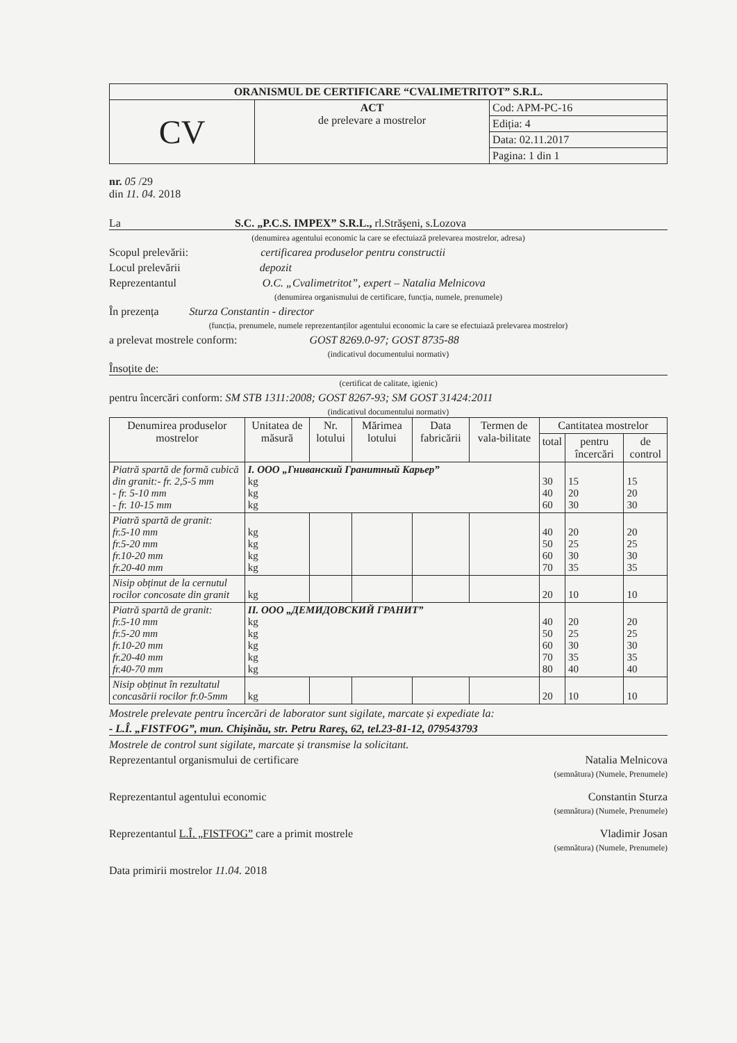| ORANISMUL DE CERTIFICARE “CVALIMETRITOT” S.R.L. | | |
| CV | ACT de prelevare a mostrelor | Cod: APM-PC-16 |
| | | Ediția: 4 |
| | | Data: 02.11.2017 |
| | | Pagina: 1 din 1 |
nr. 05 /29
din 11. 04. 2018
La S.C. „P.C.S. IMPEX” S.R.L., rl.Strășeni, s.Lozova
(denumirea agentului economic la care se efectuiază prelevarea mostrelor, adresa)
Scopul prelevării: certificarea produselor pentru constructii
Locul prelevării depozit
Reprezentantul O.C. „Cvalimetritot”, expert – Natalia Melnicova
(denumirea organismului de certificare, funcția, numele, prenumele)
În prezența Sturza Constantin - director
(funcția, prenumele, numele reprezentanților agentului economic la care se efectuiază prelevarea mostrelor)
a prelevat mostrele conform: GOST 8269.0-97; GOST 8735-88
(indicativul documentului normativ)
Însoțite de:
(certificat de calitate, igienic)
pentru încercări conform: SM STB 1311:2008; GOST 8267-93; SM GOST 31424:2011
(indicativul documentului normativ)
| Denumirea produselor mostrelor | Unitatea de măsură | Nr. lotului | Mărimea lotului | Data fabricării | Termen de vala-bilitate | Cantitatea mostrelor | | |
| --- | --- | --- | --- | --- | --- | --- | --- | --- |
| | | | | | | total | pentru încercări | de control |
| Piatră spartă de formă cubică din granit:- fr. 2,5-5 mm - fr. 5-10 mm - fr. 10-15 mm | I. ООО „Гниванский Гранитный Карьер” kg kg kg | | | | | 30 40 60 | 15 20 30 | 15 20 30 |
| Piatră spartă de granit: fr.5-10 mm fr.5-20 mm fr.10-20 mm fr.20-40 mm | kg kg kg kg | | | | | 40 50 60 70 | 20 25 30 35 | 20 25 30 35 |
| Nisip obținut de la cernutul rocilor concosate din granit | kg | | | | | 20 | 10 | 10 |
| Piatră spartă de granit: fr.5-10 mm fr.5-20 mm fr.10-20 mm fr.20-40 mm fr.40-70 mm | II. ООО „ДЕМИДОВСКИЙ ГРАНИТ” kg kg kg kg kg | | | | | 40 50 60 70 80 | 20 25 30 35 40 | 20 25 30 35 40 |
| Nisip obținut în rezultatul concasării rocilor fr.0-5mm | kg | | | | | 20 | 10 | 10 |
Mostrele prelevate pentru încercări de laborator sunt sigilate, marcate și expediate la:
- L.Î. „FISTFOG”, mun. Chișinău, str. Petru Rareș, 62, tel.23-81-12, 079543793
Mostrele de control sunt sigilate, marcate și transmise la solicitant.
Reprezentantul organismului de certificare Natalia Melnicova
(semnătura) (Numele, Prenumele)
Reprezentantul agentului economic Constantin Sturza
(semnătura) (Numele, Prenumele)
Reprezentantul L.Î. „FISTFOG” care a primit mostrele Vladimir Josan
(semnătura) (Numele, Prenumele)
Data primirii mostrelor 11.04. 2018